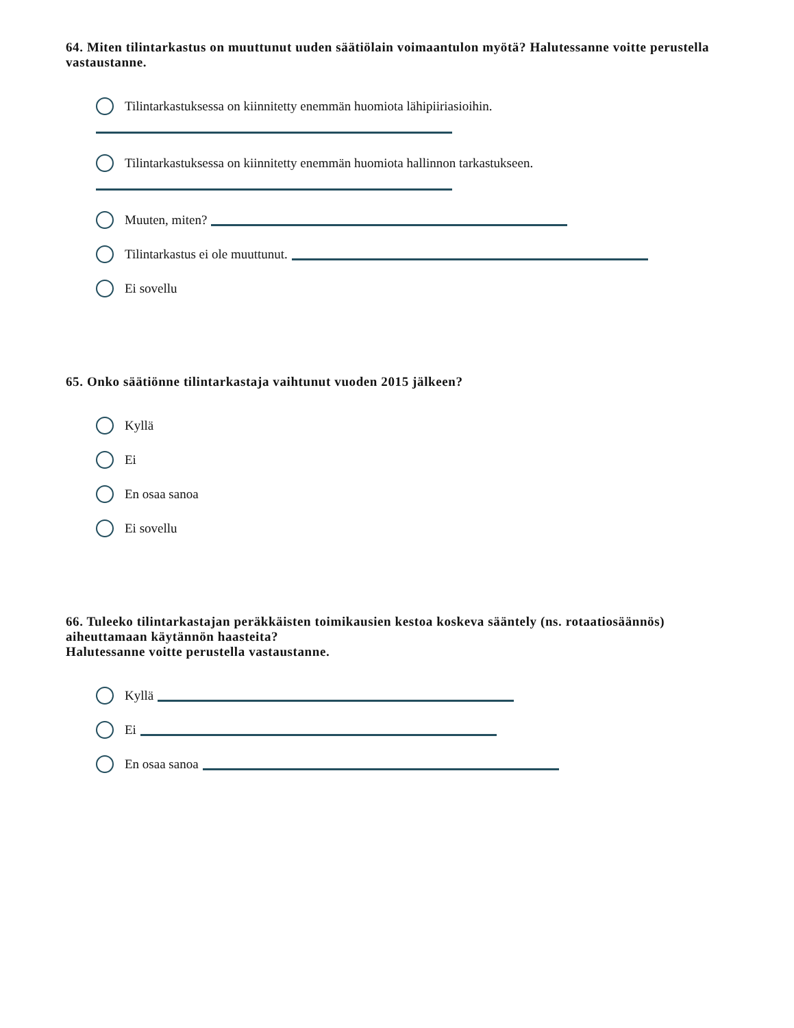64. Miten tilintarkastus on muuttunut uuden säätiölain voimaantulon myötä? Halutessanne voitte perustella vastaustanne.
Tilintarkastuksessa on kiinnitetty enemmän huomiota lähipiiriasioihin.
Tilintarkastuksessa on kiinnitetty enemmän huomiota hallinnon tarkastukseen.
Muuten, miten?
Tilintarkastus ei ole muuttunut.
Ei sovellu
65. Onko säätiönne tilintarkastaja vaihtunut vuoden 2015 jälkeen?
Kyllä
Ei
En osaa sanoa
Ei sovellu
66. Tuleeko tilintarkastajan peräkkäisten toimikausien kestoa koskeva sääntely (ns. rotaatiosäännös) aiheuttamaan käytännön haasteita?
Halutessanne voitte perustella vastaustanne.
Kyllä
Ei
En osaa sanoa